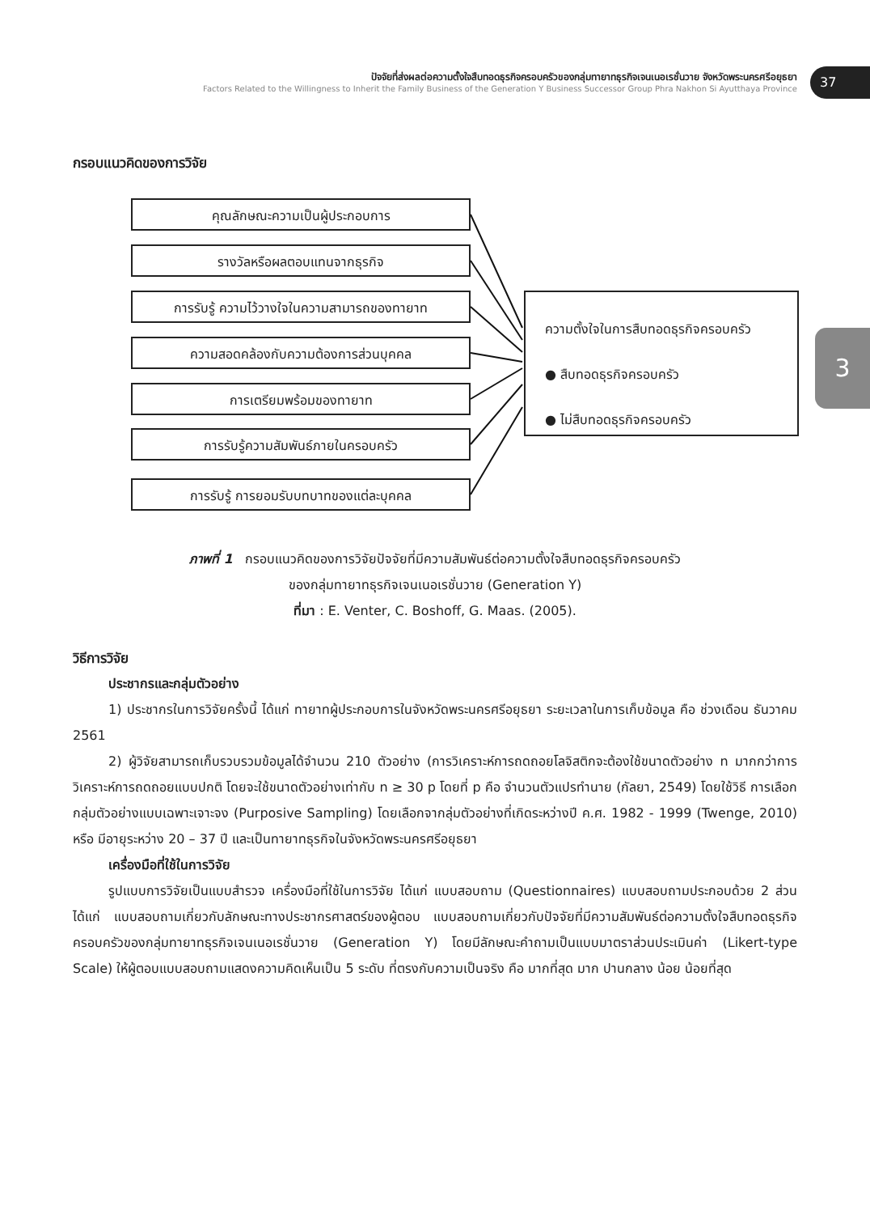ปัจจัยที่ส่งผลต่อความตั้งใจสืบทอดธุรกิจครอบครัวของกลุ่มทายาทธุรกิจเจนเนอเรชั่นวาย จังหวัดพระนครศรีอยุธยา
Factors Related to the Willingness to Inherit the Family Business of the Generation Y Business Successor Group Phra Nakhon Si Ayutthaya Province
37
3
กรอบแนวคิดของการวิจัย
คุณลักษณะความเป็นผู้ประกอบการ
รางวัลหรือผลตอบแทนจากธุรกิจ
การรับรู้ ความไว้วางใจในความสามารถของทายาท
ความสอดคล้องกับความต้องการส่วนบุคคล
การเตรียมพร้อมของทายาท
การรับรู้ความสัมพันธ์ภายในครอบครัว
การรับรู้ การยอมรับบทบาทของแต่ละบุคคล
ความตั้งใจในการสืบทอดธุรกิจครอบครัว
● สืบทอดธุรกิจครอบครัว
● ไม่สืบทอดธุรกิจครอบครัว
ภาพที่ 1 กรอบแนวคิดของการวิจัยปัจจัยที่มีความสัมพันธ์ต่อความตั้งใจสืบทอดธุรกิจครอบครัว
ของกลุ่มทายาทธุรกิจเจนเนอเรชั่นวาย (Generation Y)
ที่มา : E. Venter, C. Boshoff, G. Maas. (2005).
วิธีการวิจัย
ประชากรและกลุ่มตัวอย่าง
1) ประชากรในการวิจัยครั้งนี้ ได้แก่ ทายาทผู้ประกอบการในจังหวัดพระนครศรีอยุธยา ระยะเวลาในการเก็บข้อมูล คือ ช่วงเดือน ธันวาคม 2561
2) ผู้วิจัยสามารถเก็บรวบรวมข้อมูลได้จำนวน 210 ตัวอย่าง (การวิเคราะห์การถดถอยโลจิสติกจะต้องใช้ขนาดตัวอย่าง n มากกว่าการวิเคราะห์การถดถอยแบบปกติ โดยจะใช้ขนาดตัวอย่างเท่ากับ n ≥ 30 p โดยที่ p คือ จำนวนตัวแปรทำนาย (กัลยา, 2549) โดยใช้วิธี การเลือกกลุ่มตัวอย่างแบบเฉพาะเจาะจง (Purposive Sampling) โดยเลือกจากลุ่มตัวอย่างที่เกิดระหว่างปี ค.ศ. 1982 - 1999 (Twenge, 2010) หรือ มีอายุระหว่าง 20 – 37 ปี และเป็นทายาทธุรกิจในจังหวัดพระนครศรีอยุธยา
เครื่องมือที่ใช้ในการวิจัย
รูปแบบการวิจัยเป็นแบบสำรวจ เครื่องมือที่ใช้ในการวิจัย ได้แก่ แบบสอบถาม (Questionnaires) แบบสอบถามประกอบด้วย 2 ส่วน ได้แก่ แบบสอบถามเกี่ยวกับลักษณะทางประชากรศาสตร์ของผู้ตอบ แบบสอบถามเกี่ยวกับปัจจัยที่มีความสัมพันธ์ต่อความตั้งใจสืบทอดธุรกิจครอบครัวของกลุ่มทายาทธุรกิจเจนเนอเรชั่นวาย (Generation Y) โดยมีลักษณะคำถามเป็นแบบมาตราส่วนประเมินค่า (Likert-type Scale) ให้ผู้ตอบแบบสอบถามแสดงความคิดเห็นเป็น 5 ระดับ ที่ตรงกับความเป็นจริง คือ มากที่สุด มาก ปานกลาง น้อย น้อยที่สุด